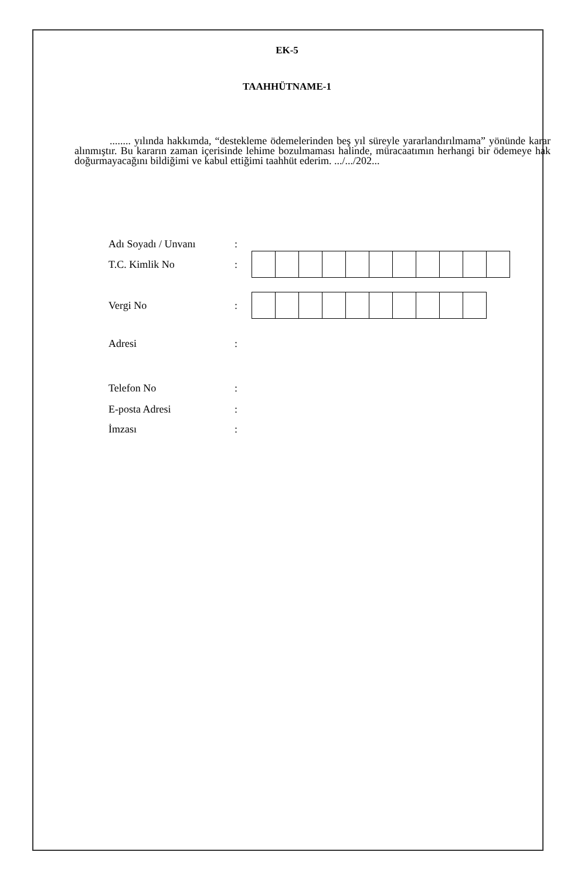EK-5
TAAHHÜTNAME-1
........ yılında hakkımda, “destekleme ödemelerinden beş yıl süreyle yararlandırılmama” yönünde karar alınmıştır. Bu kararın zaman içerisinde lehime bozulmaması halinde, müracaatımın herhangi bir ödemeye hak doğurmayacağını bildiğimi ve kabul ettiğimi taahhüt ederim. .../.../202...
Adı Soyadı / Unvanı:
T.C. Kimlik No:
Vergi No:
Adresi:
Telefon No:
E-posta Adresi:
İmzası: